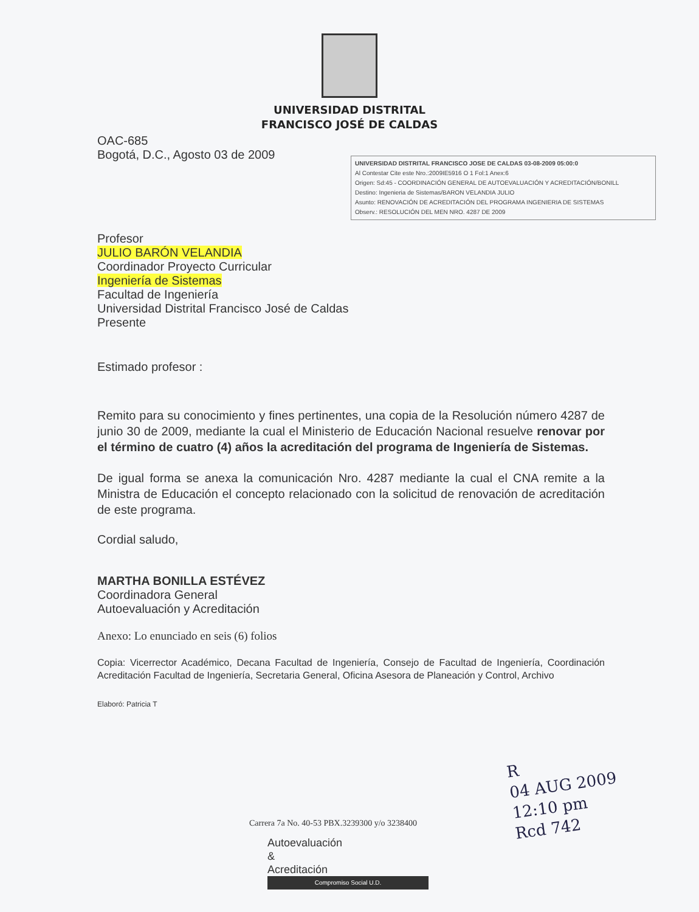UNIVERSIDAD DISTRITAL
FRANCISCO JOSÉ DE CALDAS
OAC-685
Bogotá, D.C., Agosto 03 de 2009
Profesor
JULIO BARÓN VELANDIA
Coordinador Proyecto Curricular
Ingeniería de Sistemas
Facultad de Ingeniería
Universidad Distrital Francisco José de Caldas
Presente
Estimado profesor :
Remito para su conocimiento y fines pertinentes, una copia de la Resolución número 4287 de junio 30 de 2009, mediante la cual el Ministerio de Educación Nacional resuelve renovar por el término de cuatro (4) años la acreditación del programa de Ingeniería de Sistemas.
De igual forma se anexa la comunicación Nro. 4287 mediante la cual el CNA remite a la Ministra de Educación el concepto relacionado con la solicitud de renovación de acreditación de este programa.
Cordial saludo,
MARTHA BONILLA ESTÉVEZ
Coordinadora General
Autoevaluación y Acreditación
Anexo: Lo enunciado en seis (6) folios
Copia: Vicerrector Académico, Decana Facultad de Ingeniería, Consejo de Facultad de Ingeniería, Coordinación Acreditación Facultad de Ingeniería, Secretaria General, Oficina Asesora de Planeación y Control, Archivo
Elaboró: Patricia T
UNIVERSIDAD DISTRITAL FRANCISCO JOSE DE CALDAS 03-08-2009 05:00:0
Al Contestar Cite este Nro.:2009IE5916 O 1 Fol:1 Anex:6
Origen: Sd:45 - COORDINACIÓN GENERAL DE AUTOEVALUACIÓN Y ACREDITACIÓN/BONILL
Destino: Ingenieria de Sistemas/BARON VELANDIA JULIO
Asunto: RENOVACIÓN DE ACREDITACIÓN DEL PROGRAMA INGENIERIA DE SISTEMAS
Observ.: RESOLUCIÓN DEL MEN NRO. 4287 DE 2009
R
04 AUG 2009
12:10 pm
Rcd 742
Carrera 7a No. 40-53 PBX.3239300 y/o 3238400
Autoevaluación
&
Acreditación
Compromiso Social U.D.